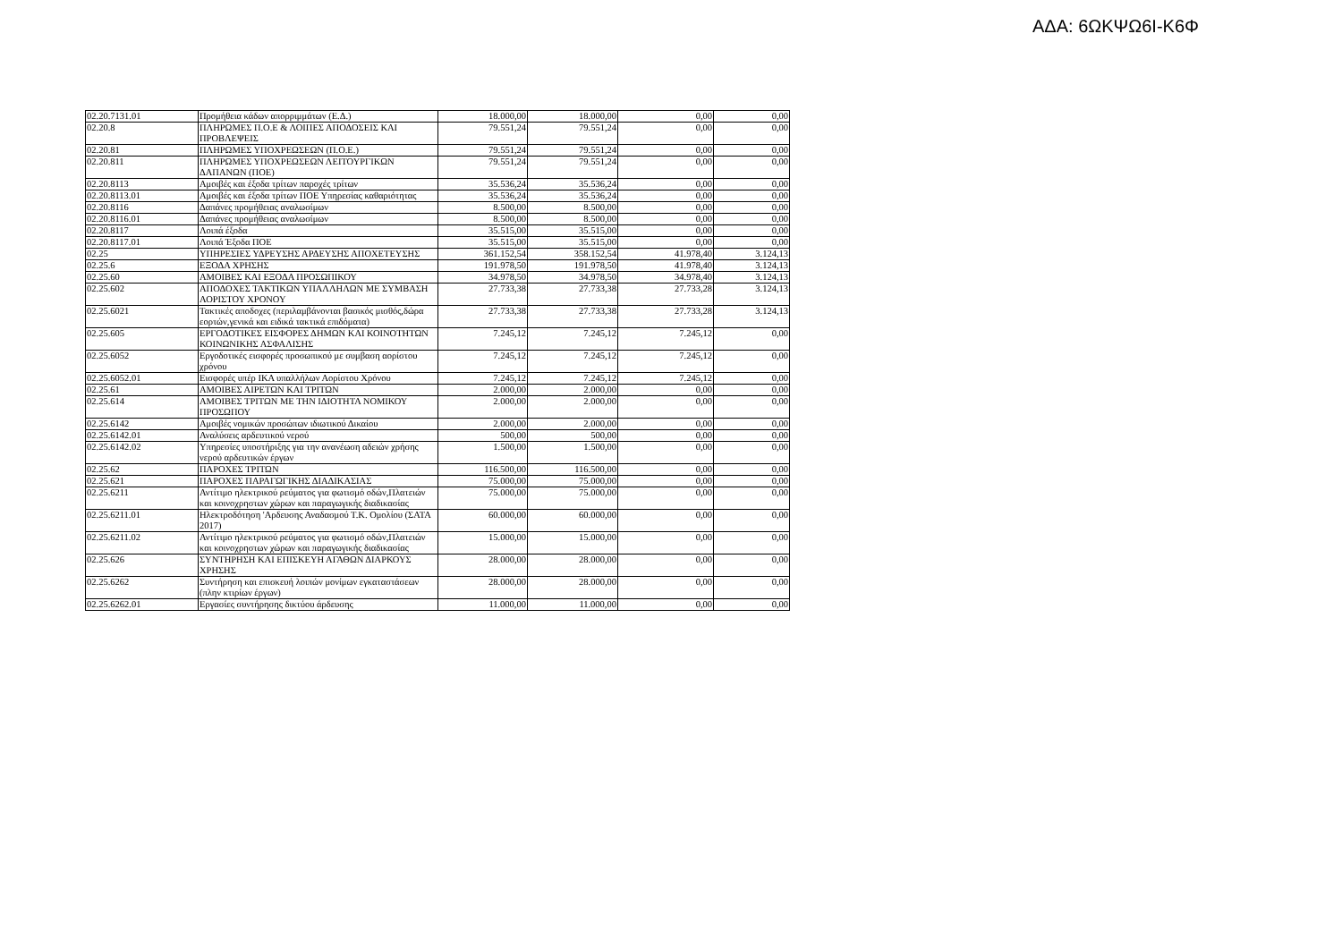ΑΔΑ: 6ΩΚΨΩ6Ι-Κ6Φ
| 02.20.7131.01 | Προμήθεια κάδων απορριμμάτων (Ε.Δ.) | 18.000,00 | 18.000,00 | 0,00 | 0,00 |
| 02.20.8 | ΠΛΗΡΩΜΕΣ Π.Ο.Ε & ΛΟΙΠΕΣ ΑΠΟΔΟΣΕΙΣ ΚΑΙ ΠΡΟΒΛΕΨΕΙΣ | 79.551,24 | 79.551,24 | 0,00 | 0,00 |
| 02.20.81 | ΠΛΗΡΩΜΕΣ ΥΠΟΧΡΕΩΣΕΩΝ (Π.Ο.Ε.) | 79.551,24 | 79.551,24 | 0,00 | 0,00 |
| 02.20.811 | ΠΛΗΡΩΜΕΣ ΥΠΟΧΡΕΩΣΕΩΝ ΛΕΙΤΟΥΡΓΙΚΩΝ ΔΑΠΑΝΩΝ (ΠΟΕ) | 79.551,24 | 79.551,24 | 0,00 | 0,00 |
| 02.20.8113 | Αμοιβές και έξοδα τρίτων παροχές τρίτων | 35.536,24 | 35.536,24 | 0,00 | 0,00 |
| 02.20.8113.01 | Αμοιβές και έξοδα τρίτων ΠΟΕ Υπηρεσίας καθαριότητας | 35.536,24 | 35.536,24 | 0,00 | 0,00 |
| 02.20.8116 | Δαπάνες προμήθειας αναλωσίμων | 8.500,00 | 8.500,00 | 0,00 | 0,00 |
| 02.20.8116.01 | Δαπάνες προμήθειας αναλωσίμων | 8.500,00 | 8.500,00 | 0,00 | 0,00 |
| 02.20.8117 | Λοιπά έξοδα | 35.515,00 | 35.515,00 | 0,00 | 0,00 |
| 02.20.8117.01 | Λοιπά Έξοδα ΠΟΕ | 35.515,00 | 35.515,00 | 0,00 | 0,00 |
| 02.25 | ΥΠΗΡΕΣΙΕΣ ΥΔΡΕΥΣΗΣ ΑΡΔΕΥΣΗΣ ΑΠΟΧΕΤΕΥΣΗΣ | 361.152,54 | 358.152,54 | 41.978,40 | 3.124,13 |
| 02.25.6 | ΕΞΟΔΑ ΧΡΗΣΗΣ | 191.978,50 | 191.978,50 | 41.978,40 | 3.124,13 |
| 02.25.60 | ΑΜΟΙΒΕΣ ΚΑΙ ΕΞΟΔΑ ΠΡΟΣΩΠΙΚΟΥ | 34.978,50 | 34.978,50 | 34.978,40 | 3.124,13 |
| 02.25.602 | ΑΠΟΔΟΧΕΣ ΤΑΚΤΙΚΩΝ ΥΠΑΛΛΗΛΩΝ ΜΕ ΣΥΜΒΑΣΗ ΑΟΡΙΣΤΟΥ ΧΡΟΝΟΥ | 27.733,38 | 27.733,38 | 27.733,28 | 3.124,13 |
| 02.25.6021 | Τακτικές αποδοχες (περιλαμβάνονται βασικός μισθός,δώρα εορτών,γενικά και ειδικά τακτικά επιδόματα) | 27.733,38 | 27.733,38 | 27.733,28 | 3.124,13 |
| 02.25.605 | ΕΡΓΟΔΟΤΙΚΕΣ ΕΙΣΦΟΡΕΣ ΔΗΜΩΝ ΚΑΙ ΚΟΙΝΟΤΗΤΩΝ ΚΟΙΝΩΝΙΚΗΣ ΑΣΦΑΛΙΣΗΣ | 7.245,12 | 7.245,12 | 7.245,12 | 0,00 |
| 02.25.6052 | Εργοδοτικές εισφορές προσωπικού με συμβαση αορίστου χρόνου | 7.245,12 | 7.245,12 | 7.245,12 | 0,00 |
| 02.25.6052.01 | Εισφορές υπέρ ΙΚΑ υπαλλήλων Αορίστου Χρόνου | 7.245,12 | 7.245,12 | 7.245,12 | 0,00 |
| 02.25.61 | ΑΜΟΙΒΕΣ ΑΙΡΕΤΩΝ ΚΑΙ ΤΡΙΤΩΝ | 2.000,00 | 2.000,00 | 0,00 | 0,00 |
| 02.25.614 | ΑΜΟΙΒΕΣ ΤΡΙΤΩΝ ΜΕ ΤΗΝ ΙΔΙΟΤΗΤΑ ΝΟΜΙΚΟΥ ΠΡΟΣΩΠΟΥ | 2.000,00 | 2.000,00 | 0,00 | 0,00 |
| 02.25.6142 | Αμοιβές νομικών προσώπων ιδιωτικού Δικαίου | 2.000,00 | 2.000,00 | 0,00 | 0,00 |
| 02.25.6142.01 | Αναλύσεις αρδευτικού νερού | 500,00 | 500,00 | 0,00 | 0,00 |
| 02.25.6142.02 | Υπηρεσίες υποστήριξης για την ανανέωση αδειών χρήσης νερού αρδευτικών έργων | 1.500,00 | 1.500,00 | 0,00 | 0,00 |
| 02.25.62 | ΠΑΡΟΧΕΣ ΤΡΙΤΩΝ | 116.500,00 | 116.500,00 | 0,00 | 0,00 |
| 02.25.621 | ΠΑΡΟΧΕΣ ΠΑΡΑΓΩΓΙΚΗΣ ΔΙΑΔΙΚΑΣΙΑΣ | 75.000,00 | 75.000,00 | 0,00 | 0,00 |
| 02.25.6211 | Αντίτιμο ηλεκτρικού ρεύματος για φωτισμό οδών,Πλατειών και κοινοχρηστων χώρων και παραγωγικής διαδικασίας | 75.000,00 | 75.000,00 | 0,00 | 0,00 |
| 02.25.6211.01 | Ηλεκτροδότηση 'Αρδευσης Αναδασμού Τ.Κ. Ομολίου (ΣΑΤΑ 2017) | 60.000,00 | 60.000,00 | 0,00 | 0,00 |
| 02.25.6211.02 | Αντίτιμο ηλεκτρικού ρεύματος για φωτισμό οδών,Πλατειών και κοινοχρηστων χώρων και παραγωγικής διαδικασίας | 15.000,00 | 15.000,00 | 0,00 | 0,00 |
| 02.25.626 | ΣΥΝΤΗΡΗΣΗ ΚΑΙ ΕΠΙΣΚΕΥΗ ΑΓΑΘΩΝ ΔΙΑΡΚΟΥΣ ΧΡΗΣΗΣ | 28.000,00 | 28.000,00 | 0,00 | 0,00 |
| 02.25.6262 | Συντήρηση και επισκευή λοιπών μονίμων εγκαταστάσεων (πλην κτιρίων έργων) | 28.000,00 | 28.000,00 | 0,00 | 0,00 |
| 02.25.6262.01 | Εργασίες συντήρησης δικτύου άρδευσης | 11.000,00 | 11.000,00 | 0,00 | 0,00 |